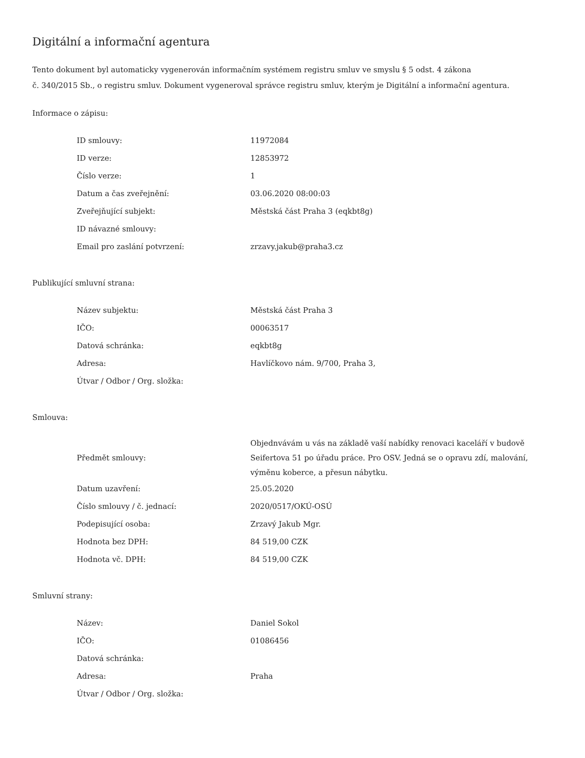Digitální a informační agentura
Tento dokument byl automaticky vygenerován informačním systémem registru smluv ve smyslu § 5 odst. 4 zákona
č. 340/2015 Sb., o registru smluv. Dokument vygeneroval správce registru smluv, kterým je Digitální a informační agentura.
Informace o zápisu:
| ID smlouvy: | 11972084 |
| ID verze: | 12853972 |
| Číslo verze: | 1 |
| Datum a čas zveřejnění: | 03.06.2020 08:00:03 |
| Zveřejňující subjekt: | Městská část Praha 3 (eqkbt8g) |
| ID návazné smlouvy: | |
| Email pro zaslání potvrzení: | zrzavy.jakub@praha3.cz |
Publikující smluvní strana:
| Název subjektu: | Městská část Praha 3 |
| IČO: | 00063517 |
| Datová schránka: | eqkbt8g |
| Adresa: | Havlíčkovo nám. 9/700, Praha 3, |
| Útvar / Odbor / Org. složka: | |
Smlouva:
| Předmět smlouvy: | Objednvávám u vás na základě vaší nabídky renovaci kaceláří v budově Seifertova 51 po úřadu práce. Pro OSV. Jedná se o opravu zdí, malování, výměnu koberce, a přesun nábytku. |
| Datum uzavření: | 25.05.2020 |
| Číslo smlouvy / č. jednací: | 2020/0517/OKÚ-OSÚ |
| Podepisující osoba: | Zrzavý Jakub Mgr. |
| Hodnota bez DPH: | 84 519,00 CZK |
| Hodnota vč. DPH: | 84 519,00 CZK |
Smluvní strany:
| Název: | Daniel Sokol |
| IČO: | 01086456 |
| Datová schránka: | |
| Adresa: | Praha |
| Útvar / Odbor / Org. složka: | |